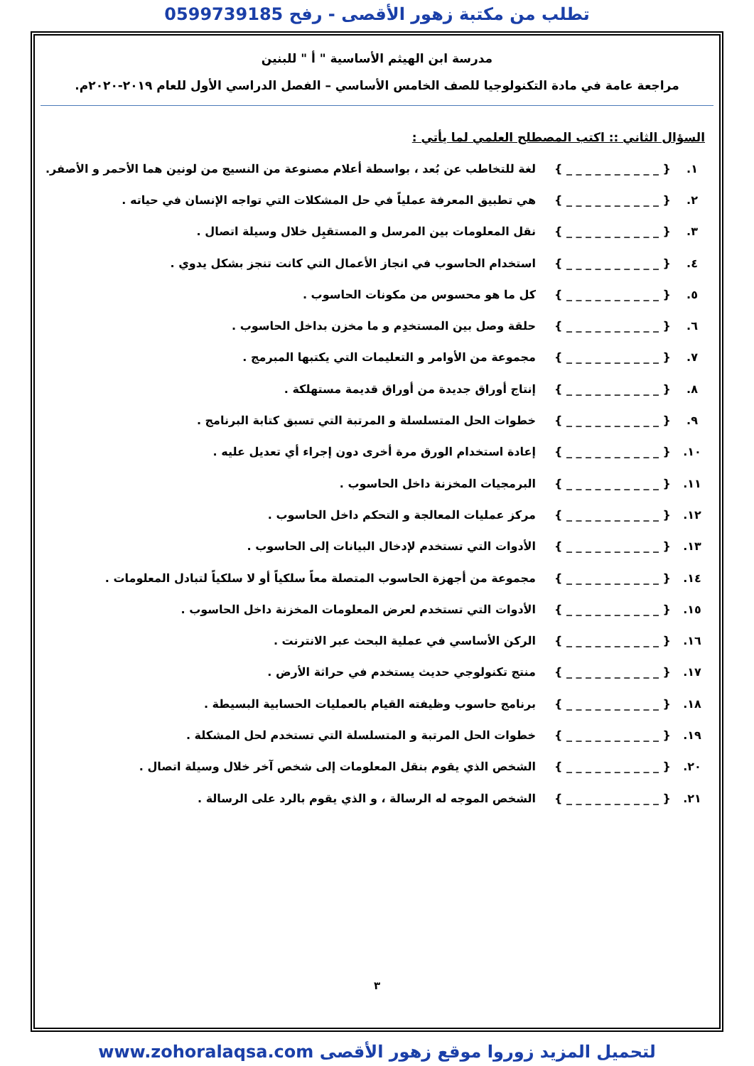تطلب من مكتبة زهور الأقصى - رفح 0599739185
مدرسة ابن الهيثم الأساسية " أ " للبنين
مراجعة عامة في مادة التكنولوجيا للصف الخامس الأساسي – الفصل الدراسي الأول للعام ٢٠١٩-٢٠٢٠م.
السؤال الثاني :: اكتب المصطلح العلمي لما يأتي :
١. { _ _ _ _ _ _ _ _ _ _ } لغة للتخاطب عن بُعد ، بواسطة أعلام مصنوعة من النسيج من لونين هما الأحمر و الأصفر.
٢. { _ _ _ _ _ _ _ _ _ _ } هي تطبيق المعرفة عملياً في حل المشكلات التي تواجه الإنسان في حياته .
٣. { _ _ _ _ _ _ _ _ _ _ } نقل المعلومات بين المرسل و المستقبِل خلال وسيلة اتصال .
٤. { _ _ _ _ _ _ _ _ _ _ } استخدام الحاسوب في انجاز الأعمال التي كانت تنجز بشكل يدوي .
٥. { _ _ _ _ _ _ _ _ _ _ } كل ما هو محسوس من مكونات الحاسوب .
٦. { _ _ _ _ _ _ _ _ _ _ } حلقة وصل بين المستخدِم و ما مخزن بداخل الحاسوب .
٧. { _ _ _ _ _ _ _ _ _ _ } مجموعة من الأوامر و التعليمات التي يكتبها المبرمج .
٨. { _ _ _ _ _ _ _ _ _ _ } إنتاج أوراق جديدة من أوراق قديمة مستهلكة .
٩. { _ _ _ _ _ _ _ _ _ _ } خطوات الحل المتسلسلة و المرتبة التي تسبق كتابة البرنامج .
١٠. { _ _ _ _ _ _ _ _ _ _ } إعادة استخدام الورق مرة أخرى دون إجراء أي تعديل عليه .
١١. { _ _ _ _ _ _ _ _ _ _ } البرمجيات المخزنة داخل الحاسوب .
١٢. { _ _ _ _ _ _ _ _ _ _ } مركز عمليات المعالجة و التحكم داخل الحاسوب .
١٣. { _ _ _ _ _ _ _ _ _ _ } الأدوات التي تستخدم لإدخال البيانات إلى الحاسوب .
١٤. { _ _ _ _ _ _ _ _ _ _ } مجموعة من أجهزة الحاسوب المتصلة معاً سلكياً أو لا سلكياً لتبادل المعلومات .
١٥. { _ _ _ _ _ _ _ _ _ _ } الأدوات التي تستخدم لعرض المعلومات المخزنة داخل الحاسوب .
١٦. { _ _ _ _ _ _ _ _ _ _ } الركن الأساسي في عملية البحث عبر الانترنت .
١٧. { _ _ _ _ _ _ _ _ _ _ } منتج تكنولوجي حديث يستخدم في حراثة الأرض .
١٨. { _ _ _ _ _ _ _ _ _ _ } برنامج حاسوب وظيفته القيام بالعمليات الحسابية البسيطة .
١٩. { _ _ _ _ _ _ _ _ _ _ } خطوات الحل المرتبة و المتسلسلة التي تستخدم لحل المشكلة .
٢٠. { _ _ _ _ _ _ _ _ _ _ } الشخص الذي يقوم بنقل المعلومات إلى شخص آخر خلال وسيلة اتصال .
٢١. { _ _ _ _ _ _ _ _ _ _ } الشخص الموجه له الرسالة ، و الذي يقوم بالرد على الرسالة .
٣
لتحميل المزيد زوروا موقع زهور الأقصى www.zohoralaqsa.com